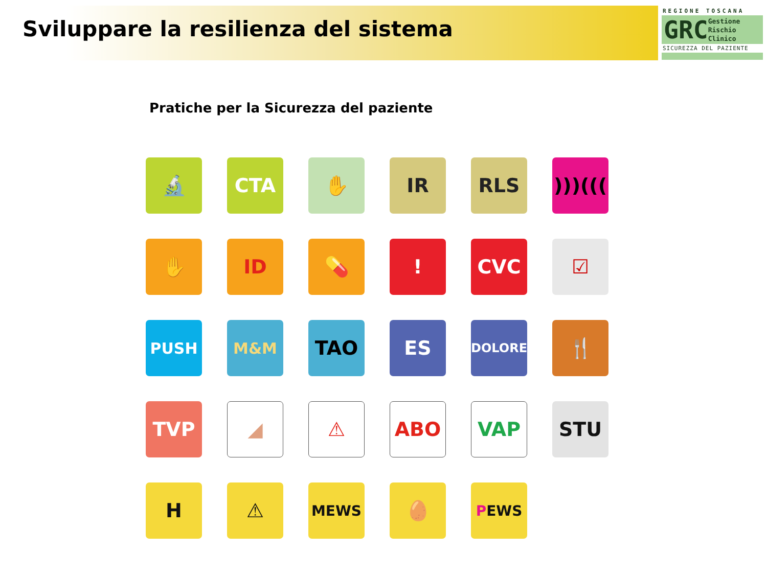Sviluppare la resilienza del sistema
REGIONE TOSCANA
GRC Gestione
Rischio
Clinico
SICUREZZA DEL PAZIENTE
Pratiche per la Sicurezza del paziente
🔬
CTA
✋
IR
RLS
)))(((
✋
ID
💊
!
CVC
☑
PUSH
M&M
TAO
ES
DOLORE
🍴
TVP
◢
⚠
ABO
VAP
STU
H
⚠
MEWS
🥚
P EWS